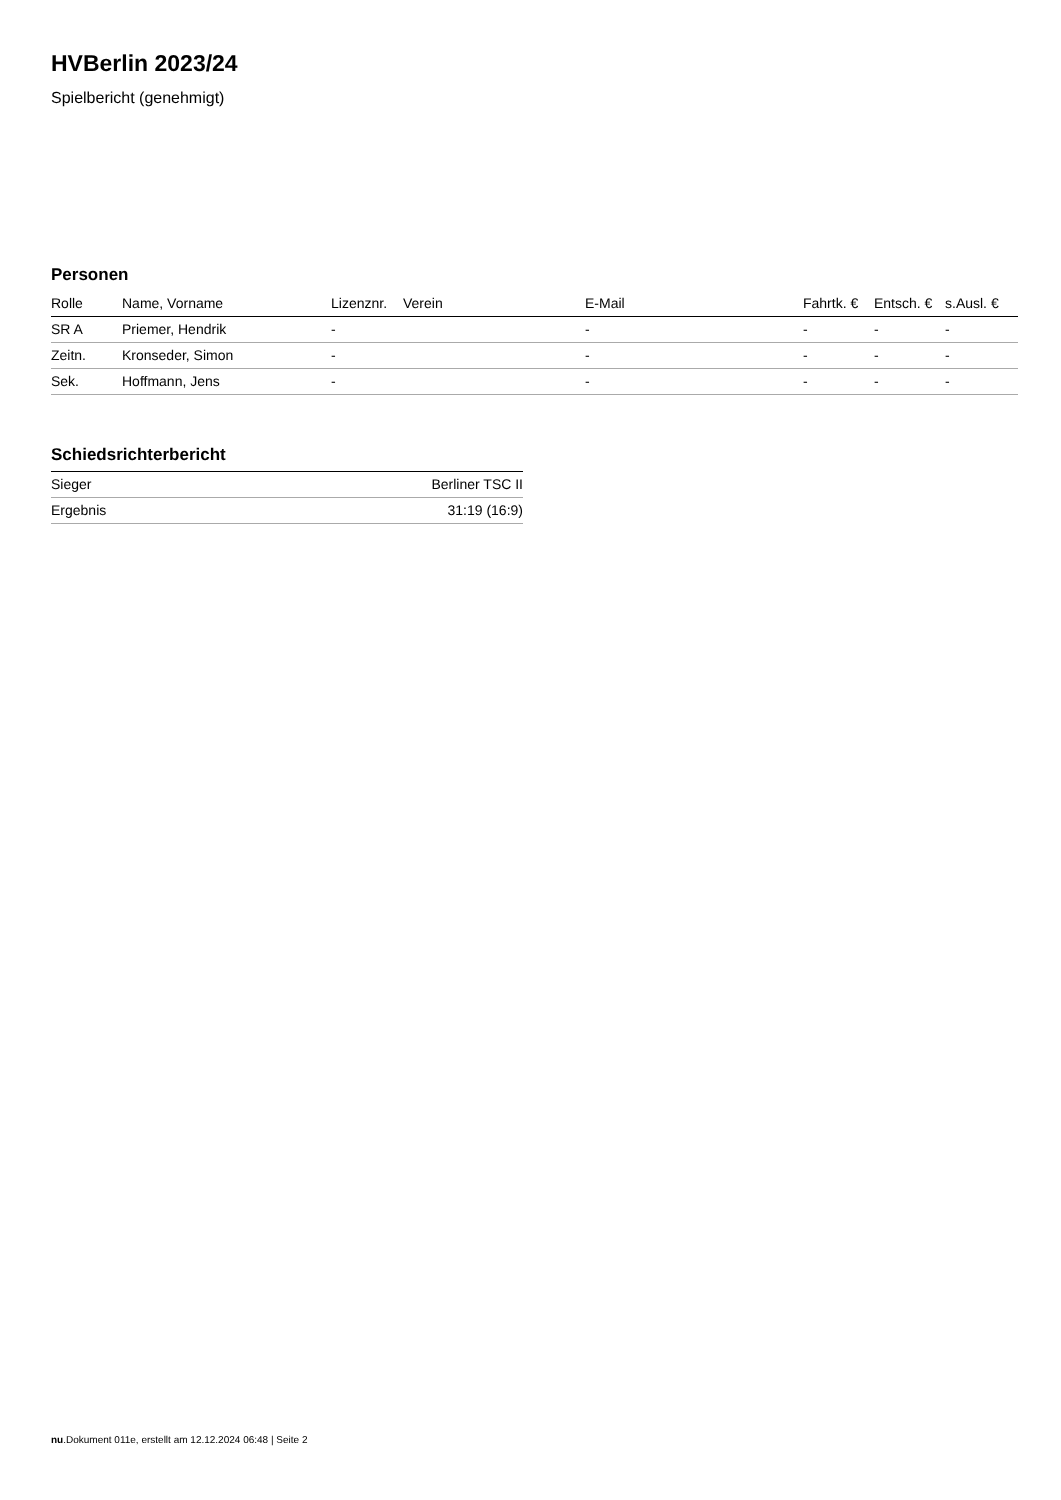HVBerlin 2023/24
Spielbericht (genehmigt)
Personen
| Rolle | Name, Vorname | Lizenznr. | Verein | E-Mail | Fahrtk. € | Entsch. € | s.Ausl. € |
| --- | --- | --- | --- | --- | --- | --- | --- |
| SR A | Priemer, Hendrik | - | | - | - | - | - |
| Zeitn. | Kronseder, Simon | - | | - | - | - | - |
| Sek. | Hoffmann, Jens | - | | - | - | - | - |
Schiedsrichterbericht
| Sieger | Berliner TSC II |
| Ergebnis | 31:19 (16:9) |
nu.Dokument 011e, erstellt am 12.12.2024 06:48 | Seite 2